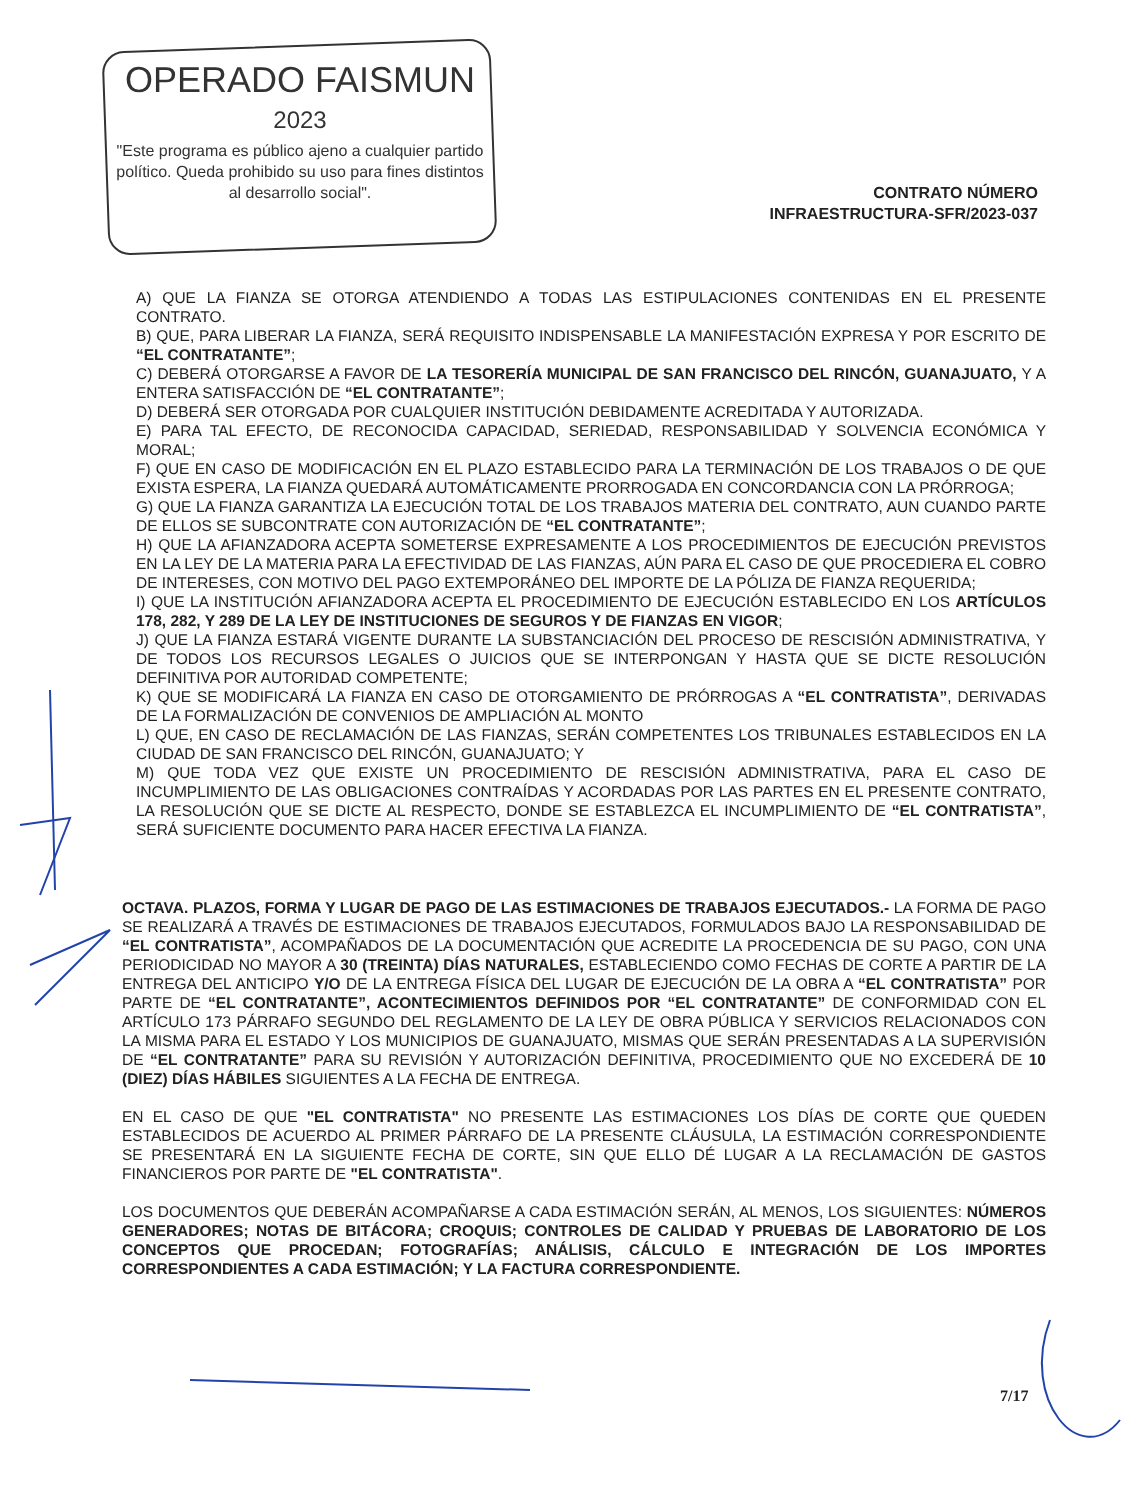OPERADO FAISMUN
2023
"Este programa es público ajeno a cualquier partido político. Queda prohibido su uso para fines distintos al desarrollo social".
CONTRATO NÚMERO
INFRAESTRUCTURA-SFR/2023-037
A) QUE LA FIANZA SE OTORGA ATENDIENDO A TODAS LAS ESTIPULACIONES CONTENIDAS EN EL PRESENTE CONTRATO.
B) QUE, PARA LIBERAR LA FIANZA, SERÁ REQUISITO INDISPENSABLE LA MANIFESTACIÓN EXPRESA Y POR ESCRITO DE “EL CONTRATANTE”;
C) DEBERÁ OTORGARSE A FAVOR DE LA TESORERÍA MUNICIPAL DE SAN FRANCISCO DEL RINCÓN, GUANAJUATO, Y A ENTERA SATISFACCIÓN DE “EL CONTRATANTE”;
D) DEBERÁ SER OTORGADA POR CUALQUIER INSTITUCIÓN DEBIDAMENTE ACREDITADA Y AUTORIZADA.
E) PARA TAL EFECTO, DE RECONOCIDA CAPACIDAD, SERIEDAD, RESPONSABILIDAD Y SOLVENCIA ECONÓMICA Y MORAL;
F) QUE EN CASO DE MODIFICACIÓN EN EL PLAZO ESTABLECIDO PARA LA TERMINACIÓN DE LOS TRABAJOS O DE QUE EXISTA ESPERA, LA FIANZA QUEDARÁ AUTOMÁTICAMENTE PRORROGADA EN CONCORDANCIA CON LA PRÓRROGA;
G) QUE LA FIANZA GARANTIZA LA EJECUCIÓN TOTAL DE LOS TRABAJOS MATERIA DEL CONTRATO, AUN CUANDO PARTE DE ELLOS SE SUBCONTRATE CON AUTORIZACIÓN DE “EL CONTRATANTE”;
H) QUE LA AFIANZADORA ACEPTA SOMETERSE EXPRESAMENTE A LOS PROCEDIMIENTOS DE EJECUCIÓN PREVISTOS EN LA LEY DE LA MATERIA PARA LA EFECTIVIDAD DE LAS FIANZAS, AÚN PARA EL CASO DE QUE PROCEDIERA EL COBRO DE INTERESES, CON MOTIVO DEL PAGO EXTEMPORÁNEO DEL IMPORTE DE LA PÓLIZA DE FIANZA REQUERIDA;
I) QUE LA INSTITUCIÓN AFIANZADORA ACEPTA EL PROCEDIMIENTO DE EJECUCIÓN ESTABLECIDO EN LOS ARTÍCULOS 178, 282, Y 289 DE LA LEY DE INSTITUCIONES DE SEGUROS Y DE FIANZAS EN VIGOR;
J) QUE LA FIANZA ESTARÁ VIGENTE DURANTE LA SUBSTANCIACIÓN DEL PROCESO DE RESCISIÓN ADMINISTRATIVA, Y DE TODOS LOS RECURSOS LEGALES O JUICIOS QUE SE INTERPONGAN Y HASTA QUE SE DICTE RESOLUCIÓN DEFINITIVA POR AUTORIDAD COMPETENTE;
K) QUE SE MODIFICARÁ LA FIANZA EN CASO DE OTORGAMIENTO DE PRÓRROGAS A “EL CONTRATISTA”, DERIVADAS DE LA FORMALIZACIÓN DE CONVENIOS DE AMPLIACIÓN AL MONTO
L) QUE, EN CASO DE RECLAMACIÓN DE LAS FIANZAS, SERÁN COMPETENTES LOS TRIBUNALES ESTABLECIDOS EN LA CIUDAD DE SAN FRANCISCO DEL RINCÓN, GUANAJUATO; Y
M) QUE TODA VEZ QUE EXISTE UN PROCEDIMIENTO DE RESCISIÓN ADMINISTRATIVA, PARA EL CASO DE INCUMPLIMIENTO DE LAS OBLIGACIONES CONTRAÍDAS Y ACORDADAS POR LAS PARTES EN EL PRESENTE CONTRATO, LA RESOLUCIÓN QUE SE DICTE AL RESPECTO, DONDE SE ESTABLEZCA EL INCUMPLIMIENTO DE “EL CONTRATISTA”, SERÁ SUFICIENTE DOCUMENTO PARA HACER EFECTIVA LA FIANZA.
OCTAVA. PLAZOS, FORMA Y LUGAR DE PAGO DE LAS ESTIMACIONES DE TRABAJOS EJECUTADOS.- LA FORMA DE PAGO SE REALIZARÁ A TRAVÉS DE ESTIMACIONES DE TRABAJOS EJECUTADOS, FORMULADOS BAJO LA RESPONSABILIDAD DE “EL CONTRATISTA”, ACOMPAÑADOS DE LA DOCUMENTACIÓN QUE ACREDITE LA PROCEDENCIA DE SU PAGO, CON UNA PERIODICIDAD NO MAYOR A 30 (TREINTA) DÍAS NATURALES, ESTABLECIENDO COMO FECHAS DE CORTE A PARTIR DE LA ENTREGA DEL ANTICIPO Y/O DE LA ENTREGA FÍSICA DEL LUGAR DE EJECUCIÓN DE LA OBRA A “EL CONTRATISTA” POR PARTE DE “EL CONTRATANTE”, ACONTECIMIENTOS DEFINIDOS POR “EL CONTRATANTE” DE CONFORMIDAD CON EL ARTÍCULO 173 PÁRRAFO SEGUNDO DEL REGLAMENTO DE LA LEY DE OBRA PÚBLICA Y SERVICIOS RELACIONADOS CON LA MISMA PARA EL ESTADO Y LOS MUNICIPIOS DE GUANAJUATO, MISMAS QUE SERÁN PRESENTADAS A LA SUPERVISIÓN DE “EL CONTRATANTE” PARA SU REVISIÓN Y AUTORIZACIÓN DEFINITIVA, PROCEDIMIENTO QUE NO EXCEDERÁ DE 10 (DIEZ) DÍAS HÁBILES SIGUIENTES A LA FECHA DE ENTREGA.
EN EL CASO DE QUE "EL CONTRATISTA" NO PRESENTE LAS ESTIMACIONES LOS DÍAS DE CORTE QUE QUEDEN ESTABLECIDOS DE ACUERDO AL PRIMER PÁRRAFO DE LA PRESENTE CLÁUSULA, LA ESTIMACIÓN CORRESPONDIENTE SE PRESENTARÁ EN LA SIGUIENTE FECHA DE CORTE, SIN QUE ELLO DÉ LUGAR A LA RECLAMACIÓN DE GASTOS FINANCIEROS POR PARTE DE "EL CONTRATISTA".
LOS DOCUMENTOS QUE DEBERÁN ACOMPAÑARSE A CADA ESTIMACIÓN SERÁN, AL MENOS, LOS SIGUIENTES: NÚMEROS GENERADORES; NOTAS DE BITÁCORA; CROQUIS; CONTROLES DE CALIDAD Y PRUEBAS DE LABORATORIO DE LOS CONCEPTOS QUE PROCEDAN; FOTOGRAFÍAS; ANÁLISIS, CÁLCULO E INTEGRACIÓN DE LOS IMPORTES CORRESPONDIENTES A CADA ESTIMACIÓN; Y LA FACTURA CORRESPONDIENTE.
7/17